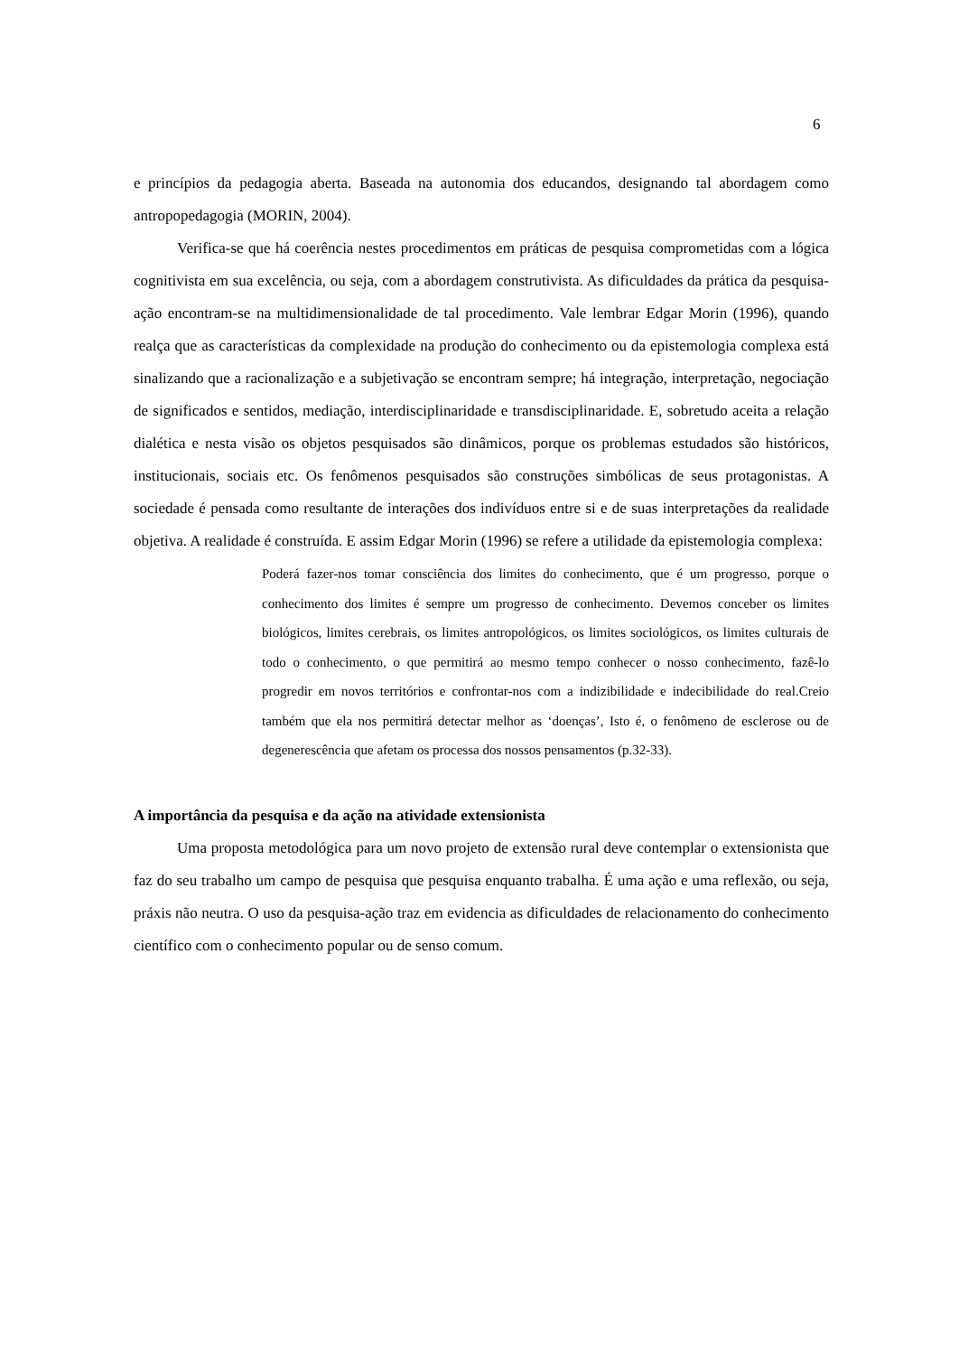6
e princípios da pedagogia aberta. Baseada na autonomia dos educandos, designando tal abordagem como antropopedagogia (MORIN, 2004).
Verifica-se que há coerência nestes procedimentos em práticas de pesquisa comprometidas com a lógica cognitivista em sua excelência, ou seja, com a abordagem construtivista. As dificuldades da prática da pesquisa-ação encontram-se na multidimensionalidade de tal procedimento. Vale lembrar Edgar Morin (1996), quando realça que as características da complexidade na produção do conhecimento ou da epistemologia complexa está sinalizando que a racionalização e a subjetivação se encontram sempre; há integração, interpretação, negociação de significados e sentidos, mediação, interdisciplinaridade e transdisciplinaridade. E, sobretudo aceita a relação dialética e nesta visão os objetos pesquisados são dinâmicos, porque os problemas estudados são históricos, institucionais, sociais etc. Os fenômenos pesquisados são construções simbólicas de seus protagonistas. A sociedade é pensada como resultante de interações dos indivíduos entre si e de suas interpretações da realidade objetiva. A realidade é construída. E assim Edgar Morin (1996) se refere a utilidade da epistemologia complexa:
Poderá fazer-nos tomar consciência dos limites do conhecimento, que é um progresso, porque o conhecimento dos limites é sempre um progresso de conhecimento. Devemos conceber os limites biológicos, limites cerebrais, os limites antropológicos, os limites sociológicos, os limites culturais de todo o conhecimento, o que permitirá ao mesmo tempo conhecer o nosso conhecimento, fazê-lo progredir em novos territórios e confrontar-nos com a indizibilidade e indecibilidade do real.Creio também que ela nos permitirá detectar melhor as ‘doenças’, Isto é, o fenômeno de esclerose ou de degenerescência que afetam os processa dos nossos pensamentos (p.32-33).
A importância da pesquisa e da ação na atividade extensionista
Uma proposta metodológica para um novo projeto de extensão rural deve contemplar o extensionista que faz do seu trabalho um campo de pesquisa que pesquisa enquanto trabalha. É uma ação e uma reflexão, ou seja, práxis não neutra. O uso da pesquisa-ação traz em evidencia as dificuldades de relacionamento do conhecimento científico com o conhecimento popular ou de senso comum.